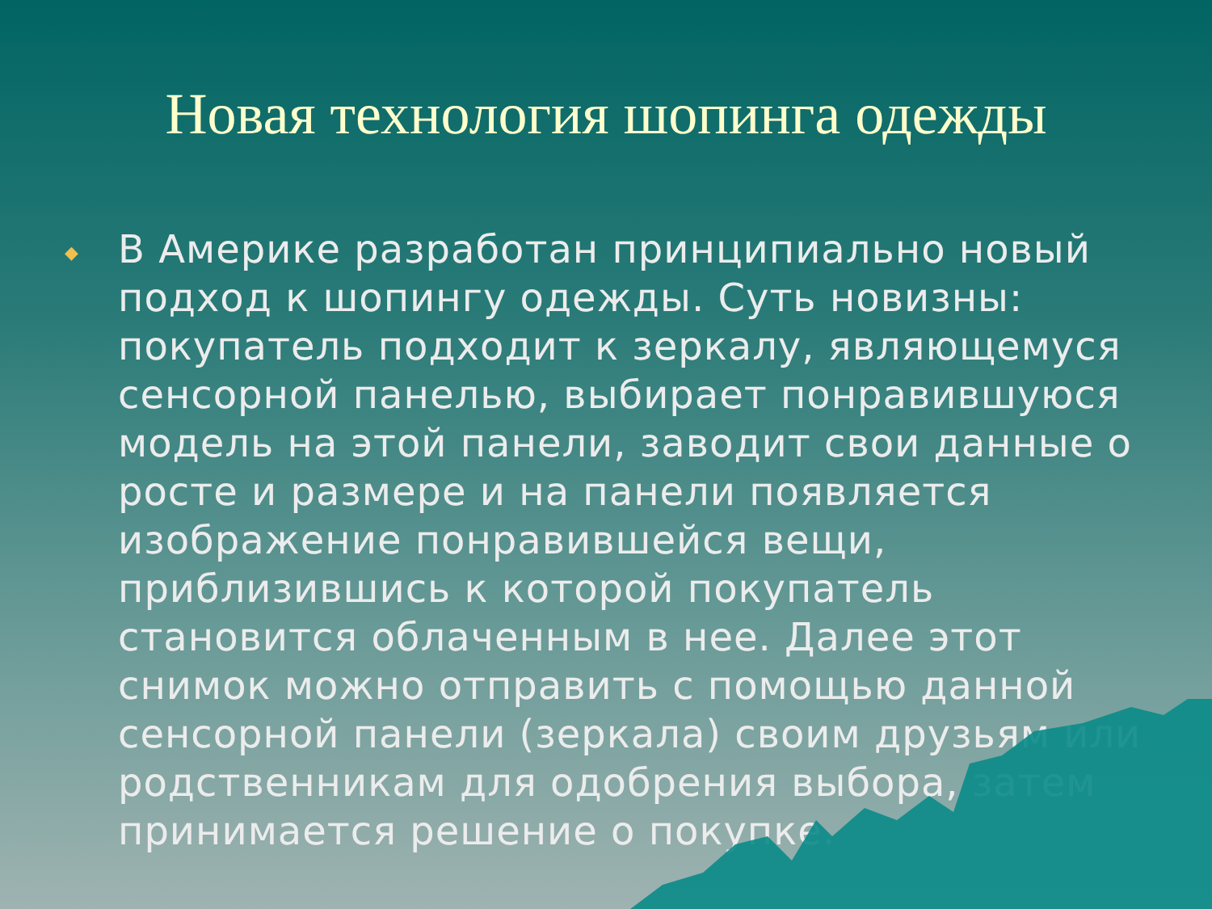Новая технология шопинга одежды
◆
В Америке разработан принципиально новый подход к шопингу одежды. Суть новизны: покупатель подходит к зеркалу, являющемуся сенсорной панелью, выбирает понравившуюся модель на этой панели, заводит свои данные о росте и размере и на панели появляется изображение понравившейся вещи, приблизившись к которой покупатель становится облаченным в нее. Далее этот снимок можно отправить с помощью данной сенсорной панели (зеркала) своим друзьям или родственникам для одобрения выбора, затем принимается решение о покупке.